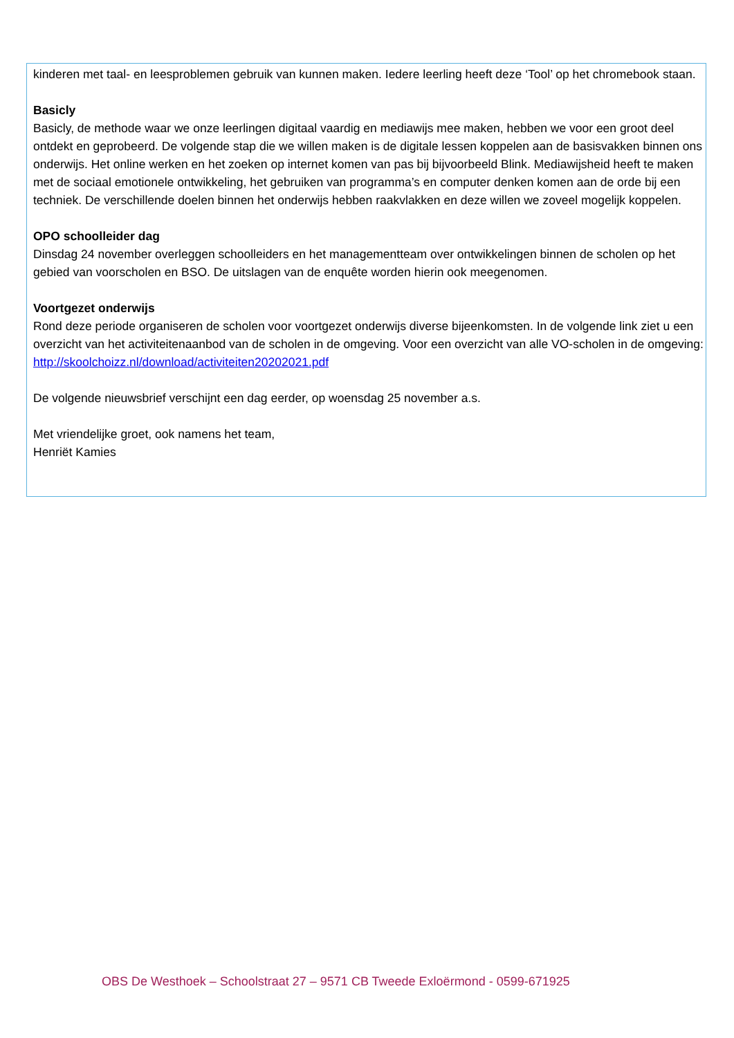kinderen met taal- en leesproblemen gebruik van kunnen maken. Iedere leerling heeft deze ‘Tool’ op het chromebook staan.
Basicly
Basicly, de methode waar we onze leerlingen digitaal vaardig en mediawijs mee maken, hebben we voor een groot deel ontdekt en geprobeerd. De volgende stap die we willen maken is de digitale lessen koppelen aan de basisvakken binnen ons onderwijs. Het online werken en het zoeken op internet komen van pas bij bijvoorbeeld Blink. Mediawijsheid heeft te maken met de sociaal emotionele ontwikkeling, het gebruiken van programma’s en computer denken komen aan de orde bij een techniek. De verschillende doelen binnen het onderwijs hebben raakvlakken en deze willen we zoveel mogelijk koppelen.
OPO schoolleider dag
Dinsdag 24 november overleggen schoolleiders en het managementteam over ontwikkelingen binnen de scholen op het gebied van voorscholen en BSO. De uitslagen van de enquête worden hierin ook meegenomen.
Voortgezet onderwijs
Rond deze periode organiseren de scholen voor voortgezet onderwijs diverse bijeenkomsten. In de volgende link ziet u een overzicht van het activiteitenaanbod van de scholen in de omgeving. Voor een overzicht van alle VO-scholen in de omgeving: http://skoolchoizz.nl/download/activiteiten20202021.pdf
De volgende nieuwsbrief verschijnt een dag eerder, op woensdag 25 november a.s.
Met vriendelijke groet, ook namens het team,
Henriët Kamies
OBS De Westhoek – Schoolstraat 27 – 9571 CB Tweede Exloërmond - 0599-671925